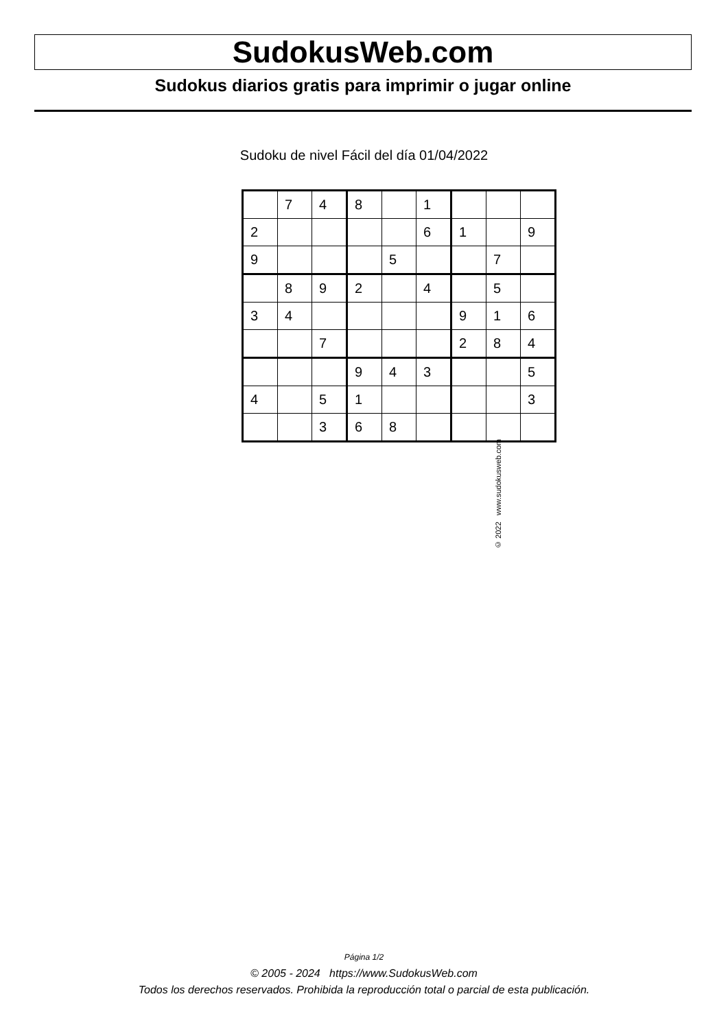SudokusWeb.com
Sudokus diarios gratis para imprimir o jugar online
Sudoku de nivel Fácil del día 01/04/2022
| | 7 | 4 | 8 | | 1 | | | |
| 2 | | | | | 6 | 1 | | 9 |
| 9 | | | | 5 | | | 7 | |
| | 8 | 9 | 2 | | 4 | | 5 | |
| 3 | 4 | | | | | 9 | 1 | 6 |
| | | 7 | | | | 2 | 8 | 4 |
| | | | 9 | 4 | 3 | | | 5 |
| 4 | | 5 | 1 | | | | | 3 |
| | | 3 | 6 | 8 | | | | |
© 2022 www.sudokusweb.com
Página 1/2
© 2005 - 2024 https://www.SudokusWeb.com
Todos los derechos reservados. Prohibida la reproducción total o parcial de esta publicación.